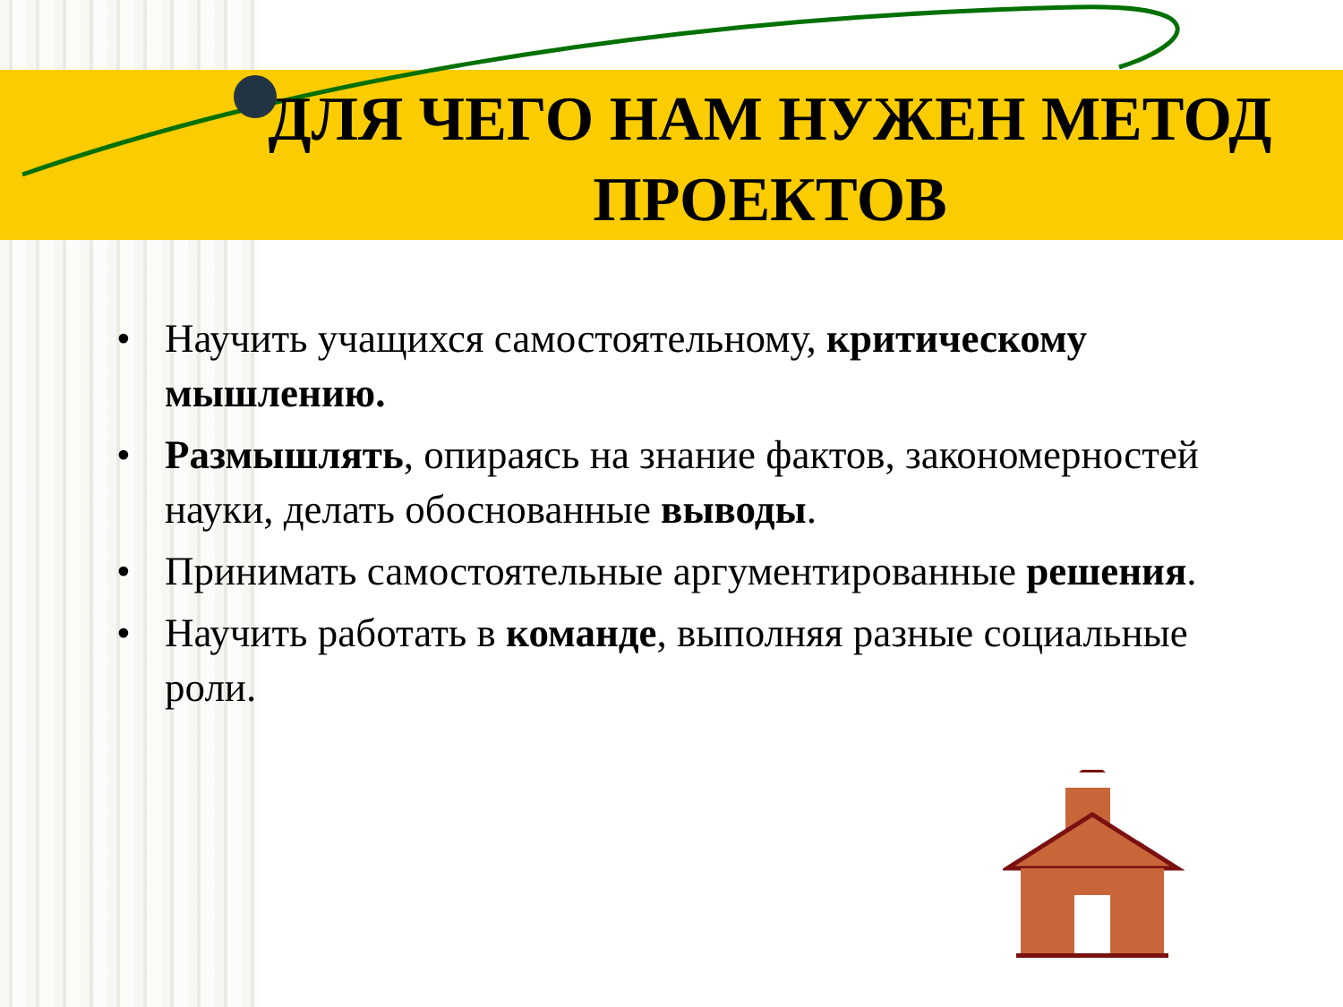ДЛЯ ЧЕГО НАМ НУЖЕН МЕТОД ПРОЕКТОВ
• Научить учащихся самостоятельному, критическому мышлению.
• Размышлять, опираясь на знание фактов, закономерностей науки, делать обоснованные выводы.
• Принимать самостоятельные аргументированные решения.
• Научить работать в команде, выполняя разные социальные роли.